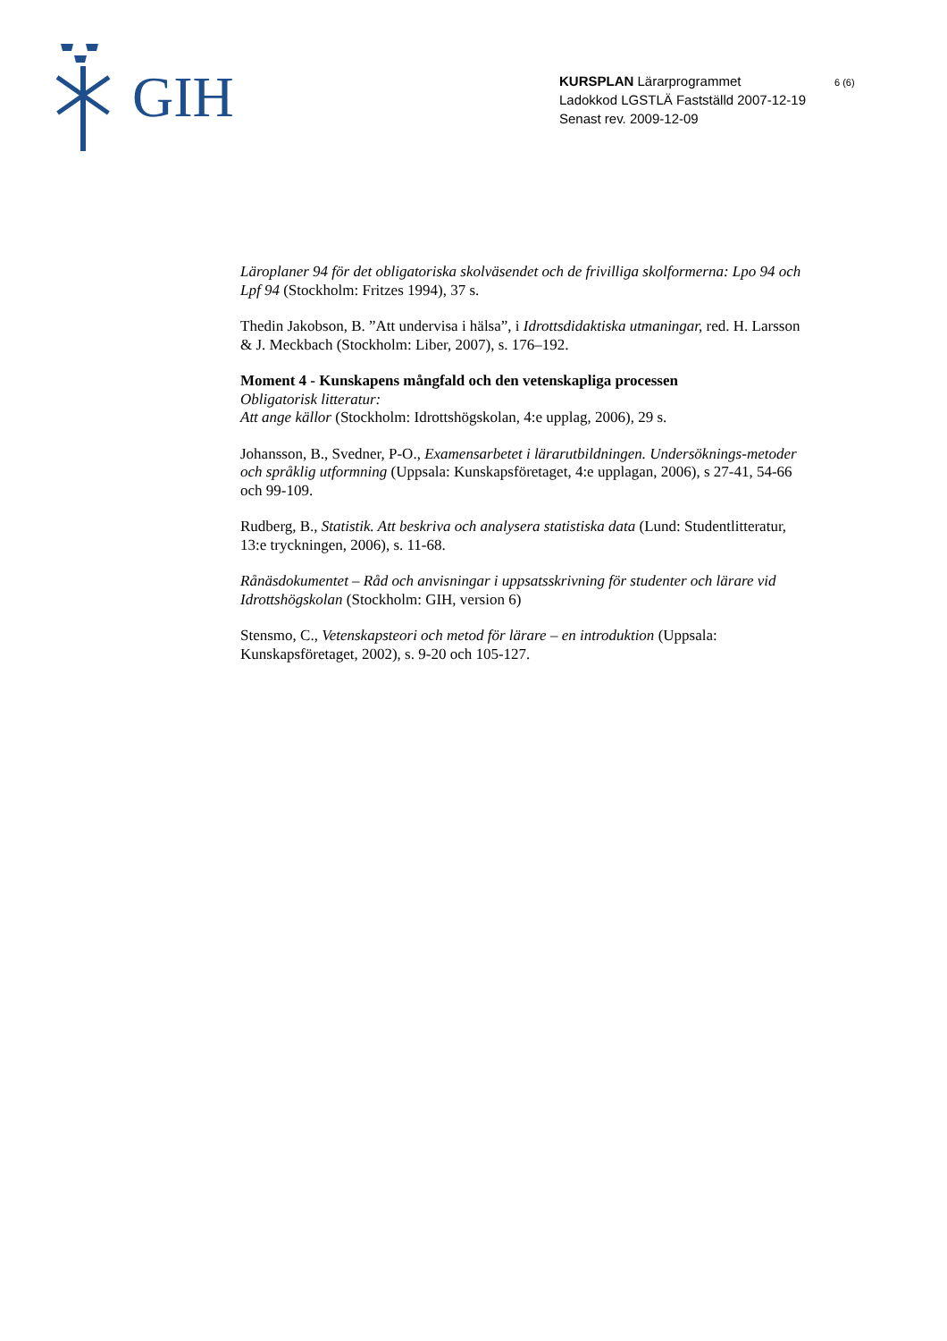GIH
KURSPLAN Lärarprogrammet
Ladokkod LGSTLÄ Fastställd 2007-12-19
Senast rev. 2009-12-09
6 (6)
Läroplaner 94 för det obligatoriska skolväsendet och de frivilliga skolformerna: Lpo 94 och Lpf 94 (Stockholm: Fritzes 1994), 37 s.
Thedin Jakobson, B. ”Att undervisa i hälsa”, i Idrottsdidaktiska utmaningar, red. H. Larsson & J. Meckbach (Stockholm: Liber, 2007), s. 176–192.
Moment 4 - Kunskapens mångfald och den vetenskapliga processen
Obligatorisk litteratur:
Att ange källor (Stockholm: Idrottshögskolan, 4:e upplag, 2006), 29 s.
Johansson, B., Svedner, P-O., Examensarbetet i lärarutbildningen. Undersöknings-metoder och språklig utformning (Uppsala: Kunskapsföretaget, 4:e upplagan, 2006), s 27-41, 54-66 och 99-109.
Rudberg, B., Statistik. Att beskriva och analysera statistiska data (Lund: Studentlitteratur, 13:e tryckningen, 2006), s. 11-68.
Rånäsdokumentet – Råd och anvisningar i uppsatsskrivning för studenter och lärare vid Idrottshögskolan (Stockholm: GIH, version 6)
Stensmo, C., Vetenskapsteori och metod för lärare – en introduktion (Uppsala: Kunskapsföretaget, 2002), s. 9-20 och 105-127.